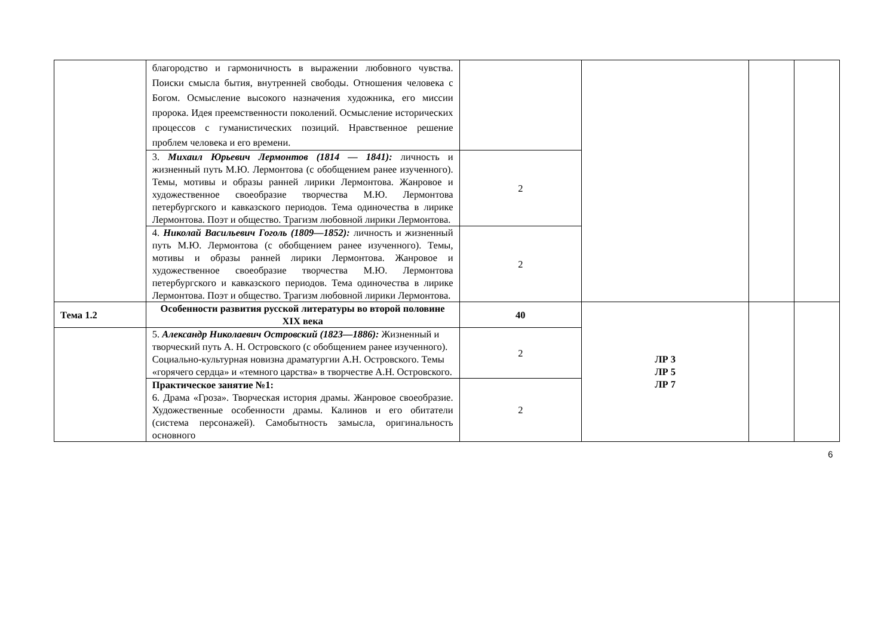| | благородство и гармоничность в выражении любовного чувства. Поиски смысла бытия, внутренней свободы. Отношения человека с Богом. Осмысление высокого назначения художника, его миссии пророка. Идея преемственности поколений. Осмысление исторических процессов с гуманистических позиций. Нравственное решение проблем человека и его времени. | | | | |
| | 3. Михаил Юрьевич Лермонтов (1814 — 1841): личность и жизненный путь М.Ю. Лермонтова (с обобщением ранее изученного). Темы, мотивы и образы ранней лирики Лермонтова. Жанровое и художественное своеобразие творчества М.Ю. Лермонтова петербургского и кавказского периодов. Тема одиночества в лирике Лермонтова. Поэт и общество. Трагизм любовной лирики Лермонтова. | 2 | | | |
| | 4. Николай Васильевич Гоголь (1809—1852): личность и жизненный путь М.Ю. Лермонтова (с обобщением ранее изученного). Темы, мотивы и образы ранней лирики Лермонтова. Жанровое и художественное своеобразие творчества М.Ю. Лермонтова петербургского и кавказского периодов. Тема одиночества в лирике Лермонтова. Поэт и общество. Трагизм любовной лирики Лермонтова. | 2 | | | |
| Тема 1.2 | Особенности развития русской литературы во второй половине XIX века | 40 | ЛР 3 ЛР 5 ЛР 7 | | |
| | 5. Александр Николаевич Островский (1823—1886): Жизненный и творческий путь А. Н. Островского (с обобщением ранее изученного). Социально-культурная новизна драматургии А.Н. Островского. Темы «горячего сердца» и «темного царства» в творчестве А.Н. Островского. | 2 | | | |
| | Практическое занятие №1: 6. Драма «Гроза». Творческая история драмы. Жанровое своеобразие. Художественные особенности драмы. Калинов и его обитатели (система персонажей). Самобытность замысла, оригинальность основного | 2 | | | |
6